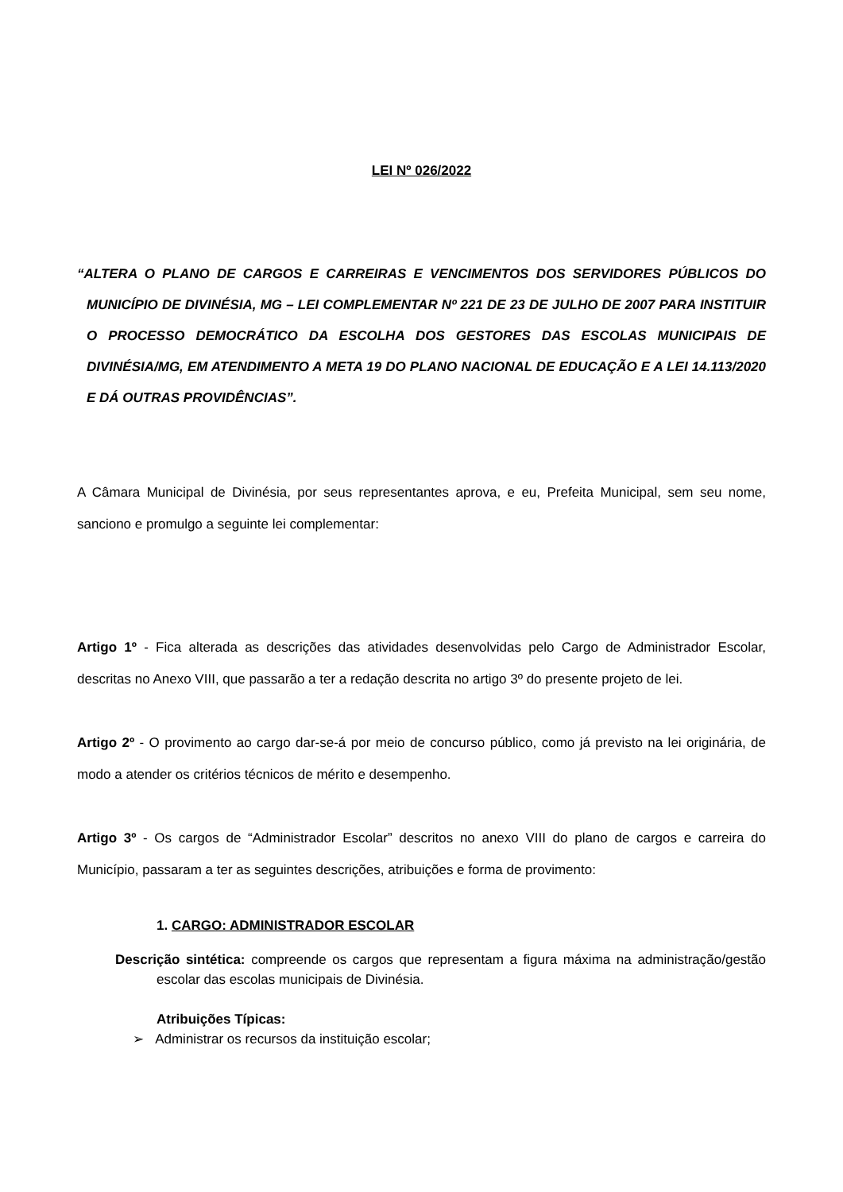LEI Nº 026/2022
“ALTERA O PLANO DE CARGOS E CARREIRAS E VENCIMENTOS DOS SERVIDORES PÚBLICOS DO MUNICÍPIO DE DIVINÉSIA, MG – LEI COMPLEMENTAR Nº 221 DE 23 DE JULHO DE 2007 PARA INSTITUIR O PROCESSO DEMOCRÁTICO DA ESCOLHA DOS GESTORES DAS ESCOLAS MUNICIPAIS DE DIVINÉSIA/MG, EM ATENDIMENTO A META 19 DO PLANO NACIONAL DE EDUCAÇÃO E A LEI 14.113/2020 E DÁ OUTRAS PROVIDÊNCIAS”.
A Câmara Municipal de Divinésia, por seus representantes aprova, e eu, Prefeita Municipal, sem seu nome, sanciono e promulgo a seguinte lei complementar:
Artigo 1º - Fica alterada as descrições das atividades desenvolvidas pelo Cargo de Administrador Escolar, descritas no Anexo VIII, que passarão a ter a redação descrita no artigo 3º do presente projeto de lei.
Artigo 2º - O provimento ao cargo dar-se-á por meio de concurso público, como já previsto na lei originária, de modo a atender os critérios técnicos de mérito e desempenho.
Artigo 3º - Os cargos de “Administrador Escolar” descritos no anexo VIII do plano de cargos e carreira do Município, passaram a ter as seguintes descrições, atribuições e forma de provimento:
1. CARGO: ADMINISTRADOR ESCOLAR
Descrição sintética: compreende os cargos que representam a figura máxima na administração/gestão escolar das escolas municipais de Divinésia.
Atribuições Típicas:
➢ Administrar os recursos da instituição escolar;